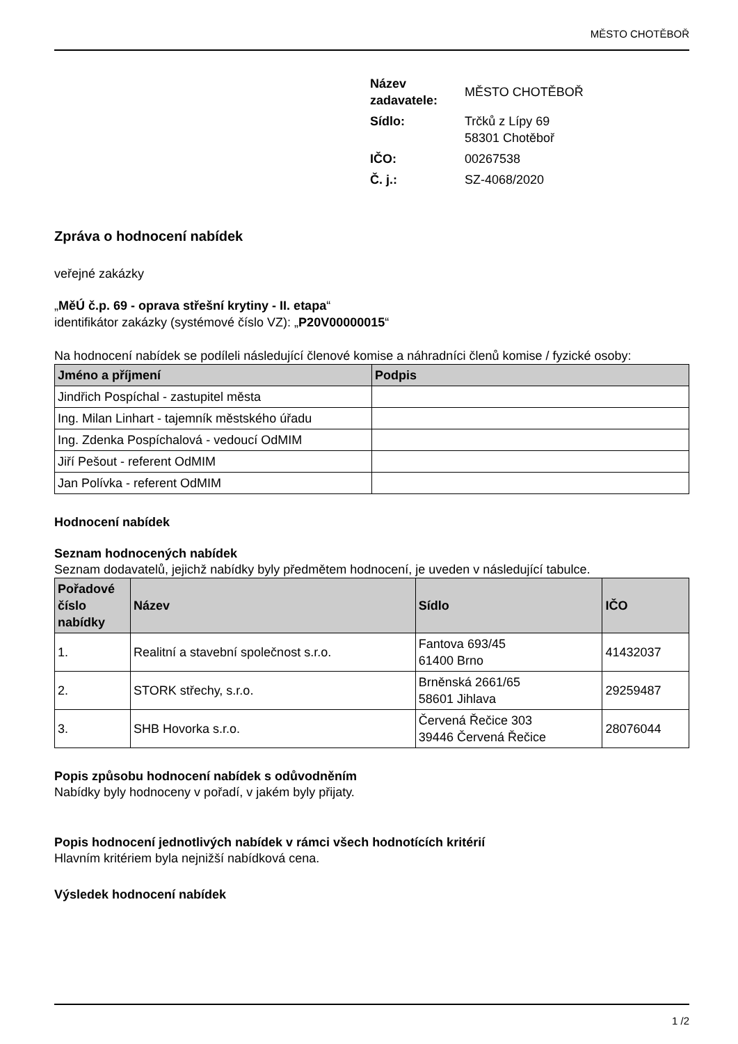MĚSTO CHOTĚBOŘ
| Název zadavatele: | MĚSTO CHOTĚBOŘ |
| Sídlo: | Trčků z Lípy 69 58301 Chotěboř |
| IČO: | 00267538 |
| Č. j.: | SZ-4068/2020 |
Zpráva o hodnocení nabídek
veřejné zakázky
„MěÚ č.p. 69 - oprava střešní krytiny - II. etapa“
identifikátor zakázky (systémové číslo VZ): „P20V00000015“
Na hodnocení nabídek se podíleli následující členové komise a náhradníci členů komise / fyzické osoby:
| Jméno a příjmení | Podpis |
| --- | --- |
| Jindřich Pospíchal - zastupitel města | |
| Ing. Milan Linhart - tajemník městského úřadu | |
| Ing. Zdenka Pospíchalová - vedoucí OdMIM | |
| Jiří Pešout - referent OdMIM | |
| Jan Polívka - referent OdMIM | |
Hodnocení nabídek
Seznam hodnocených nabídek
Seznam dodavatelů, jejichž nabídky byly předmětem hodnocení, je uveden v následující tabulce.
| Pořadové číslo nabídky | Název | Sídlo | IČO |
| --- | --- | --- | --- |
| 1. | Realitní a stavební společnost s.r.o. | Fantova 693/45 61400 Brno | 41432037 |
| 2. | STORK střechy, s.r.o. | Brněnská 2661/65 58601 Jihlava | 29259487 |
| 3. | SHB Hovorka s.r.o. | Červená Řečice 303 39446 Červená Řečice | 28076044 |
Popis způsobu hodnocení nabídek s odůvodněním
Nabídky byly hodnoceny v pořadí, v jakém byly přijaty.
Popis hodnocení jednotlivých nabídek v rámci všech hodnotících kritérií
Hlavním kritériem byla nejnižší nabídková cena.
Výsledek hodnocení nabídek
1 /2